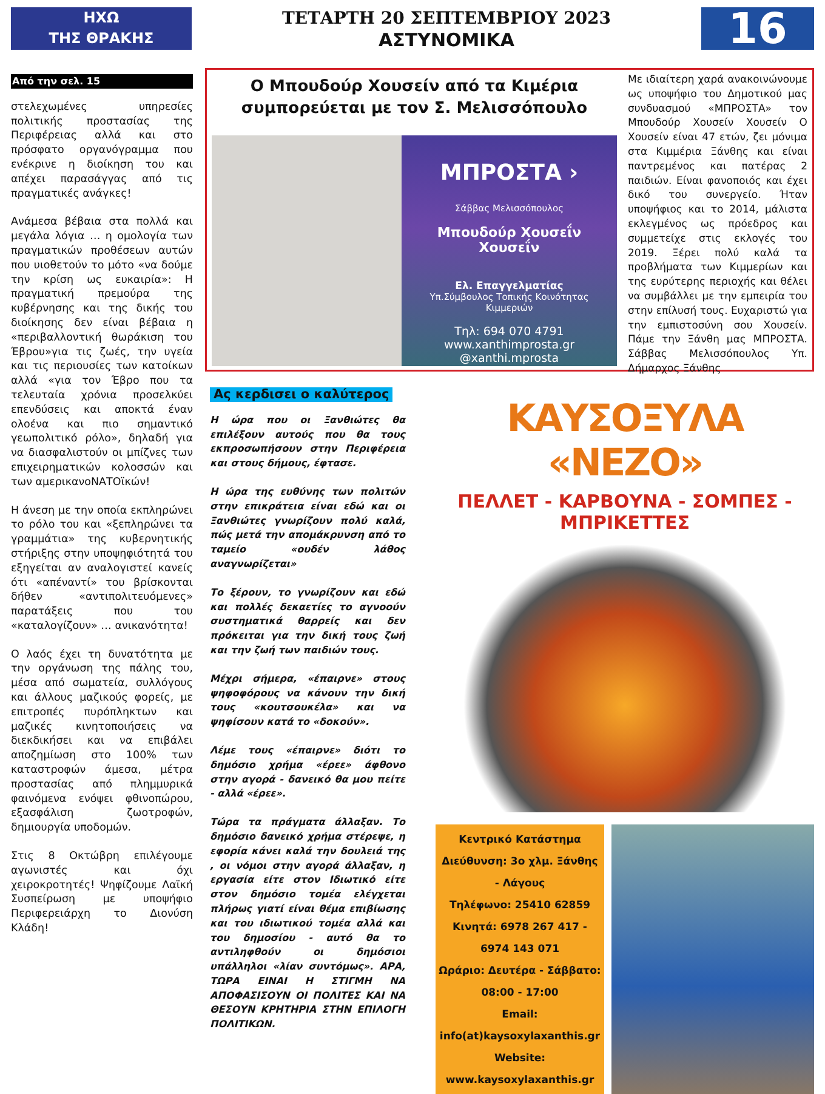ΗΧΩ
ΤΗΣ ΘΡΑΚΗΣ
ΤΕΤΑΡΤΗ 20 ΣΕΠΤΕΜΒΡΙΟΥ 2023
ΑΣΤΥΝΟΜΙΚΑ
16
Από την σελ. 15
στελεχωμένες υπηρεσίες πολιτικής προστασίας της Περιφέρειας αλλά και στο πρόσφατο οργανόγραμμα που ενέκρινε η διοίκηση του και απέχει παρασάγγας από τις πραγματικές ανάγκες!
Ανάμεσα βέβαια στα πολλά και μεγάλα λόγια … η ομολογία των πραγματικών προθέσεων αυτών που υιοθετούν το μότο «να δούμε την κρίση ως ευκαιρία»: Η πραγματική πρεμούρα της κυβέρνησης και της δικής του διοίκησης δεν είναι βέβαια η «περιβαλλοντική θωράκιση του Έβρου»για τις ζωές, την υγεία και τις περιουσίες των κατοίκων αλλά «για τον Έβρο που τα τελευταία χρόνια προσελκύει επενδύσεις και αποκτά έναν ολοένα και πιο σημαντικό γεωπολιτικό ρόλο», δηλαδή για να διασφαλιστούν οι μπίζνες των επιχειρηματικών κολοσσών και των αμερικανοΝΑΤΟϊκών!
Η άνεση με την οποία εκπληρώνει το ρόλο του και «ξεπληρώνει τα γραμμάτια» της κυβερνητικής στήριξης στην υποψηφιότητά του εξηγείται αν αναλογιστεί κανείς ότι «απέναντί» του βρίσκονται δήθεν «αντιπολιτευόμενες» παρατάξεις που του «καταλογίζουν» … ανικανότητα!
Ο λαός έχει τη δυνατότητα με την οργάνωση της πάλης του, μέσα από σωματεία, συλλόγους και άλλους μαζικούς φορείς, με επιτροπές πυρόπληκτων και μαζικές κινητοποιήσεις να διεκδικήσει και να επιβάλει αποζημίωση στο 100% των καταστροφών άμεσα, μέτρα προστασίας από πλημμυρικά φαινόμενα ενόψει φθινοπώρου, εξασφάλιση ζωοτροφών, δημιουργία υποδομών.
Στις 8 Οκτώβρη επιλέγουμε αγωνιστές και όχι χειροκροτητές! Ψηφίζουμε Λαϊκή Συσπείρωση με υποψήφιο Περιφερειάρχη το Διονύση Κλάδη!
Ο Μπουδούρ Χουσείν από τα Κιμέρια συμπορεύεται με τον Σ. Μελισσόπουλο
ΜΠΡΟΣΤΑ ›
Σάββας Μελισσόπουλος
Μπουδούρ Χουσεΐν
Χουσεΐν
Ελ. Επαγγελματίας
Υπ.Σύμβουλος Τοπικής Κοινότητας
Κιμμεριών
Τηλ: 694 070 4791
www.xanthimprosta.gr
@xanthi.mprosta
Με ιδιαίτερη χαρά ανακοινώνουμε ως υποψήφιο του Δημοτικού μας συνδυασμού «ΜΠΡΟΣΤΑ» τον Μπουδούρ Χουσείν Χουσείν Ο Χουσείν είναι 47 ετών, ζει μόνιμα στα Κιμμέρια Ξάνθης και είναι παντρεμένος και πατέρας 2 παιδιών. Είναι φανοποιός και έχει δικό του συνεργείο. Ήταν υποψήφιος και το 2014, μάλιστα εκλεγμένος ως πρόεδρος και συμμετείχε στις εκλογές του 2019. Ξέρει πολύ καλά τα προβλήματα των Κιμμερίων και της ευρύτερης περιοχής και θέλει να συμβάλλει με την εμπειρία του στην επίλυσή τους. Ευχαριστώ για την εμπιστοσύνη σου Χουσείν. Πάμε την Ξάνθη μας ΜΠΡΟΣΤΑ. Σάββας Μελισσόπουλος Υπ. Δήμαρχος Ξάνθης
Ας κερδισει ο καλύτερος
Η ώρα που οι Ξανθιώτες θα επιλέξουν αυτούς που θα τους εκπροσωπήσουν στην Περιφέρεια και στους δήμους, έφτασε.
Η ώρα της ευθύνης των πολιτών στην επικράτεια είναι εδώ και οι Ξανθιώτες γνωρίζουν πολύ καλά, πώς μετά την απομάκρυνση από το ταμείο «ουδέν λάθος αναγνωρίζεται»
Το ξέρουν, το γνωρίζουν και εδώ και πολλές δεκαετίες το αγνοούν συστηματικά θαρρείς και δεν πρόκειται για την δική τους ζωή και την ζωή των παιδιών τους.
Μέχρι σήμερα, «έπαιρνε» στους ψηφοφόρους να κάνουν την δική τους «κουτσουκέλα» και να ψηφίσουν κατά το «δοκούν».
Λέμε τους «έπαιρνε» διότι το δημόσιο χρήμα «έρεε» άφθονο στην αγορά - δανεικό θα μου πείτε - αλλά «έρεε».
Τώρα τα πράγματα άλλαξαν. Το δημόσιο δανεικό χρήμα στέρεψε, η εφορία κάνει καλά την δουλειά της , οι νόμοι στην αγορά άλλαξαν, η εργασία είτε στον Ιδιωτικό είτε στον δημόσιο τομέα ελέγχεται πλήρως γιατί είναι θέμα επιβίωσης και του ιδιωτικού τομέα αλλά και του δημοσίου - αυτό θα το αντιληφθούν οι δημόσιοι υπάλληλοι «λίαν συντόμως». ΑΡΑ, ΤΩΡΑ ΕΙΝΑΙ Η ΣΤΙΓΜΗ ΝΑ ΑΠΟΦΑΣΙΣΟΥΝ ΟΙ ΠΟΛΙΤΕΣ ΚΑΙ ΝΑ ΘΕΣΟΥΝ ΚΡΗΤΗΡΙΑ ΣΤΗΝ ΕΠΙΛΟΓΗ ΠΟΛΙΤΙΚΩΝ.
ΚΑΥΣΟΞΥΛΑ «ΝΕΖΟ»
ΠΕΛΛΕΤ - ΚΑΡΒΟΥΝΑ - ΣΟΜΠΕΣ - ΜΠΡΙΚΕΤΤΕΣ
Κεντρικό Κατάστημα
Διεύθυνση: 3ο χλμ. Ξάνθης - Λάγους
Τηλέφωνο: 25410 62859
Κινητά: 6978 267 417 - 6974 143 071
Ωράριο: Δευτέρα - Σάββατο:
08:00 - 17:00
Email: info(at)kaysoxylaxanthis.gr
Website: www.kaysoxylaxanthis.gr